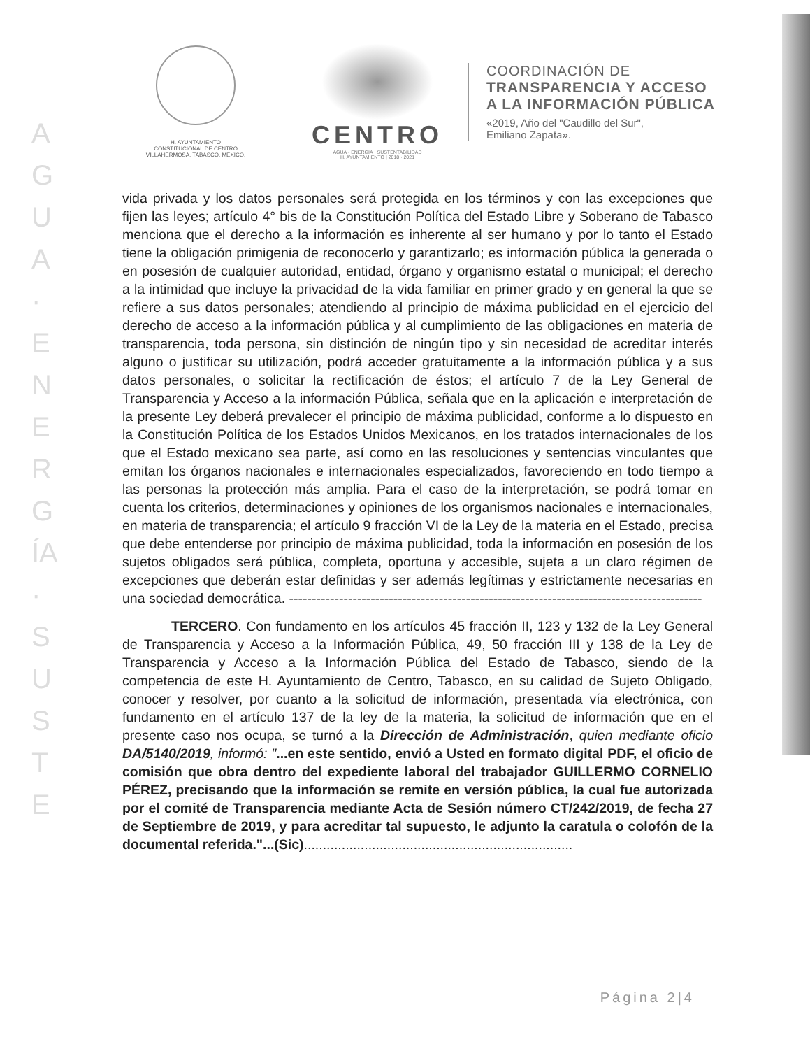AGUA · ENERGÍA · SUSTE
H. AYUNTAMIENTO
CONSTITUCIONAL DE CENTRO
VILLAHERMOSA, TABASCO, MÉXICO.
CENTRO
AGUA · ENERGÍA · SUSTENTABILIDAD
H. AYUNTAMIENTO | 2018 · 2021
COORDINACIÓN DE
TRANSPARENCIA Y ACCESO
A LA INFORMACIÓN PÚBLICA
«2019, Año del "Caudillo del Sur",
Emiliano Zapata».
vida privada y los datos personales será protegida en los términos y con las excepciones que fijen las leyes; artículo 4° bis de la Constitución Política del Estado Libre y Soberano de Tabasco menciona que el derecho a la información es inherente al ser humano y por lo tanto el Estado tiene la obligación primigenia de reconocerlo y garantizarlo; es información pública la generada o en posesión de cualquier autoridad, entidad, órgano y organismo estatal o municipal; el derecho a la intimidad que incluye la privacidad de la vida familiar en primer grado y en general la que se refiere a sus datos personales; atendiendo al principio de máxima publicidad en el ejercicio del derecho de acceso a la información pública y al cumplimiento de las obligaciones en materia de transparencia, toda persona, sin distinción de ningún tipo y sin necesidad de acreditar interés alguno o justificar su utilización, podrá acceder gratuitamente a la información pública y a sus datos personales, o solicitar la rectificación de éstos; el artículo 7 de la Ley General de Transparencia y Acceso a la información Pública, señala que en la aplicación e interpretación de la presente Ley deberá prevalecer el principio de máxima publicidad, conforme a lo dispuesto en la Constitución Política de los Estados Unidos Mexicanos, en los tratados internacionales de los que el Estado mexicano sea parte, así como en las resoluciones y sentencias vinculantes que emitan los órganos nacionales e internacionales especializados, favoreciendo en todo tiempo a las personas la protección más amplia. Para el caso de la interpretación, se podrá tomar en cuenta los criterios, determinaciones y opiniones de los organismos nacionales e internacionales, en materia de transparencia; el artículo 9 fracción VI de la Ley de la materia en el Estado, precisa que debe entenderse por principio de máxima publicidad, toda la información en posesión de los sujetos obligados será pública, completa, oportuna y accesible, sujeta a un claro régimen de excepciones que deberán estar definidas y ser además legítimas y estrictamente necesarias en una sociedad democrática. -------------------------------------------------------------------------------------------
TERCERO. Con fundamento en los artículos 45 fracción II, 123 y 132 de la Ley General de Transparencia y Acceso a la Información Pública, 49, 50 fracción III y 138 de la Ley de Transparencia y Acceso a la Información Pública del Estado de Tabasco, siendo de la competencia de este H. Ayuntamiento de Centro, Tabasco, en su calidad de Sujeto Obligado, conocer y resolver, por cuanto a la solicitud de información, presentada vía electrónica, con fundamento en el artículo 137 de la ley de la materia, la solicitud de información que en el presente caso nos ocupa, se turnó a la Dirección de Administración, quien mediante oficio DA/5140/2019, informó: "...en este sentido, envió a Usted en formato digital PDF, el oficio de comisión que obra dentro del expediente laboral del trabajador GUILLERMO CORNELIO PÉREZ, precisando que la información se remite en versión pública, la cual fue autorizada por el comité de Transparencia mediante Acta de Sesión número CT/242/2019, de fecha 27 de Septiembre de 2019, y para acreditar tal supuesto, le adjunto la caratula o colofón de la documental referida."...(Sic).......................................................................
Página 2|4